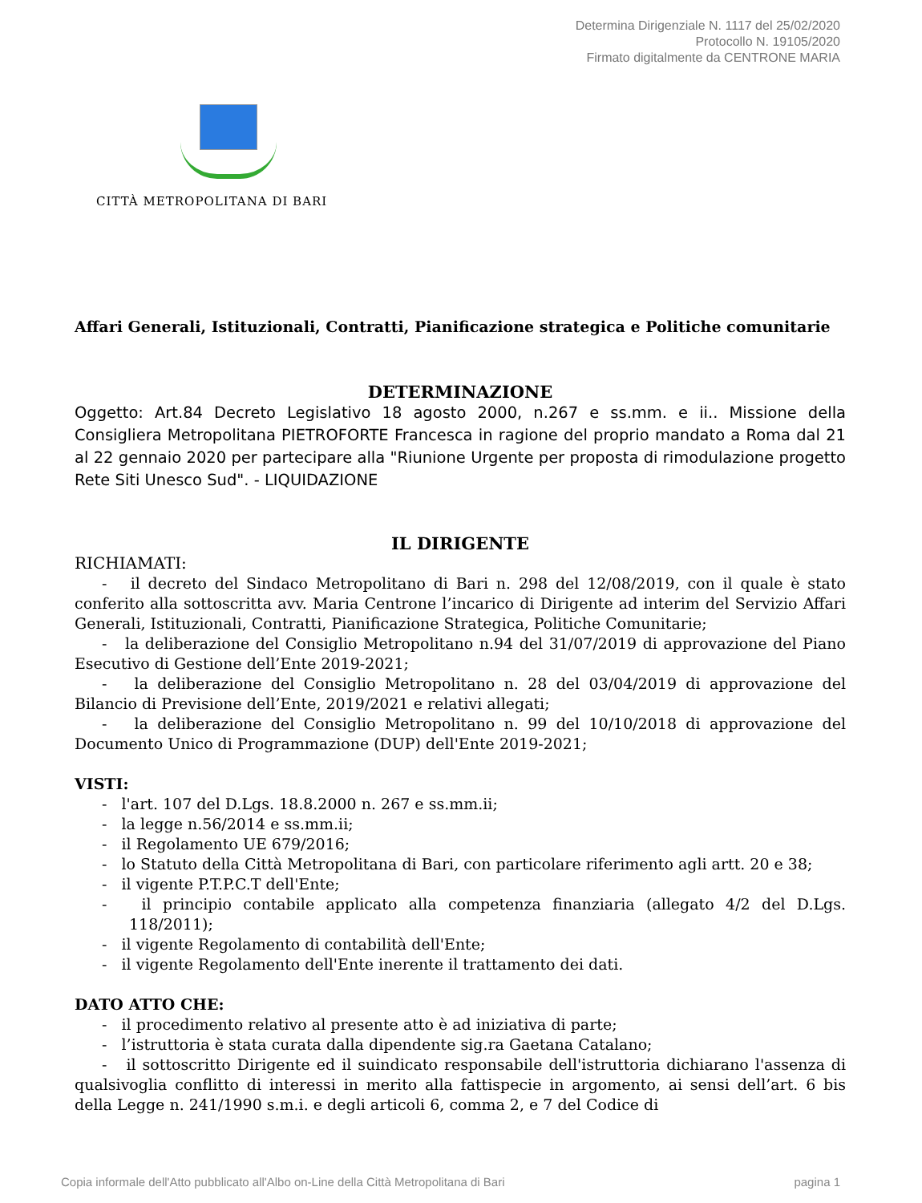Determina Dirigenziale N. 1117 del 25/02/2020
Protocollo N. 19105/2020
Firmato digitalmente da CENTRONE MARIA
CITTÀ METROPOLITANA DI BARI
Affari Generali, Istituzionali, Contratti, Pianificazione strategica e Politiche comunitarie
DETERMINAZIONE
Oggetto: Art.84 Decreto Legislativo 18 agosto 2000, n.267 e ss.mm. e ii.. Missione della Consigliera Metropolitana PIETROFORTE Francesca in ragione del proprio mandato a Roma dal 21 al 22 gennaio 2020 per partecipare alla "Riunione Urgente per proposta di rimodulazione progetto Rete Siti Unesco Sud". - LIQUIDAZIONE
IL DIRIGENTE
RICHIAMATI:
- il decreto del Sindaco Metropolitano di Bari n. 298 del 12/08/2019, con il quale è stato conferito alla sottoscritta avv. Maria Centrone l’incarico di Dirigente ad interim del Servizio Affari Generali, Istituzionali, Contratti, Pianificazione Strategica, Politiche Comunitarie;
- la deliberazione del Consiglio Metropolitano n.94 del 31/07/2019 di approvazione del Piano Esecutivo di Gestione dell’Ente 2019-2021;
- la deliberazione del Consiglio Metropolitano n. 28 del 03/04/2019 di approvazione del Bilancio di Previsione dell’Ente, 2019/2021 e relativi allegati;
- la deliberazione del Consiglio Metropolitano n. 99 del 10/10/2018 di approvazione del Documento Unico di Programmazione (DUP) dell'Ente 2019-2021;
VISTI:
- l'art. 107 del D.Lgs. 18.8.2000 n. 267 e ss.mm.ii;
- la legge n.56/2014 e ss.mm.ii;
- il Regolamento UE 679/2016;
- lo Statuto della Città Metropolitana di Bari, con particolare riferimento agli artt. 20 e 38;
- il vigente P.T.P.C.T dell'Ente;
- il principio contabile applicato alla competenza finanziaria (allegato 4/2 del D.Lgs. 118/2011);
- il vigente Regolamento di contabilità dell'Ente;
- il vigente Regolamento dell'Ente inerente il trattamento dei dati.
DATO ATTO CHE:
- il procedimento relativo al presente atto è ad iniziativa di parte;
- l’istruttoria è stata curata dalla dipendente sig.ra Gaetana Catalano;
- il sottoscritto Dirigente ed il suindicato responsabile dell'istruttoria dichiarano l'assenza di qualsivoglia conflitto di interessi in merito alla fattispecie in argomento, ai sensi dell’art. 6 bis della Legge n. 241/1990 s.m.i. e degli articoli 6, comma 2, e 7 del Codice di
Copia informale dell'Atto pubblicato all'Albo on-Line della Città Metropolitana di Bari pagina 1